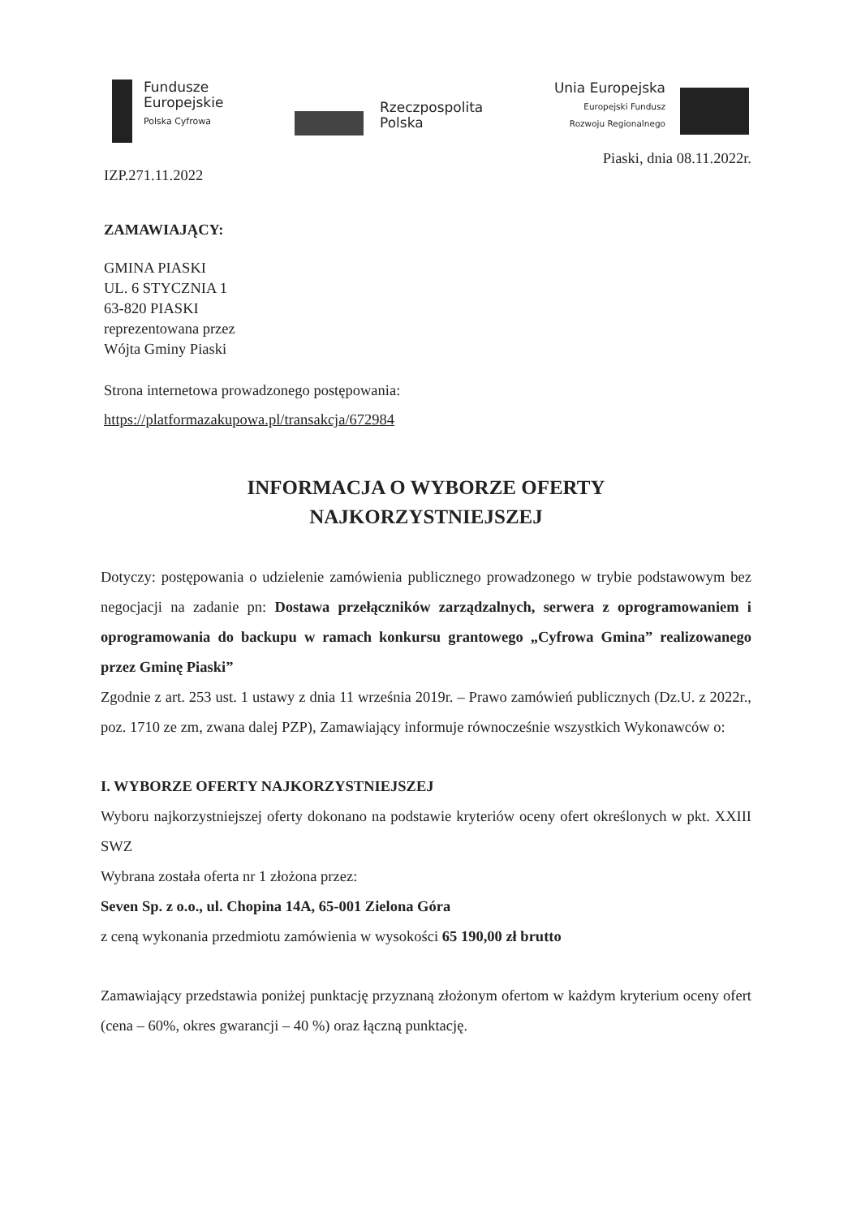Fundusze
Europejskie
Polska Cyfrowa
Rzeczpospolita
Polska
Unia Europejska
Europejski Fundusz
Rozwoju Regionalnego
Piaski, dnia 08.11.2022r.
IZP.271.11.2022
ZAMAWIAJĄCY:
GMINA PIASKI
UL. 6 STYCZNIA 1
63-820 PIASKI
reprezentowana przez
Wójta Gminy Piaski
Strona internetowa prowadzonego postępowania:
https://platformazakupowa.pl/transakcja/672984
INFORMACJA O WYBORZE OFERTY
NAJKORZYSTNIEJSZEJ
Dotyczy: postępowania o udzielenie zamówienia publicznego prowadzonego w trybie podstawowym bez negocjacji na zadanie pn: Dostawa przełączników zarządzalnych, serwera z oprogramowaniem i oprogramowania do backupu w ramach konkursu grantowego „Cyfrowa Gmina” realizowanego przez Gminę Piaski”
Zgodnie z art. 253 ust. 1 ustawy z dnia 11 września 2019r. – Prawo zamówień publicznych (Dz.U. z 2022r., poz. 1710 ze zm, zwana dalej PZP), Zamawiający informuje równocześnie wszystkich Wykonawców o:
I. WYBORZE OFERTY NAJKORZYSTNIEJSZEJ
Wyboru najkorzystniejszej oferty dokonano na podstawie kryteriów oceny ofert określonych w pkt. XXIII SWZ
Wybrana została oferta nr 1 złożona przez:
Seven Sp. z o.o., ul. Chopina 14A, 65-001 Zielona Góra
z ceną wykonania przedmiotu zamówienia w wysokości 65 190,00 zł brutto
Zamawiający przedstawia poniżej punktację przyznaną złożonym ofertom w każdym kryterium oceny ofert (cena – 60%, okres gwarancji – 40 %) oraz łączną punktację.